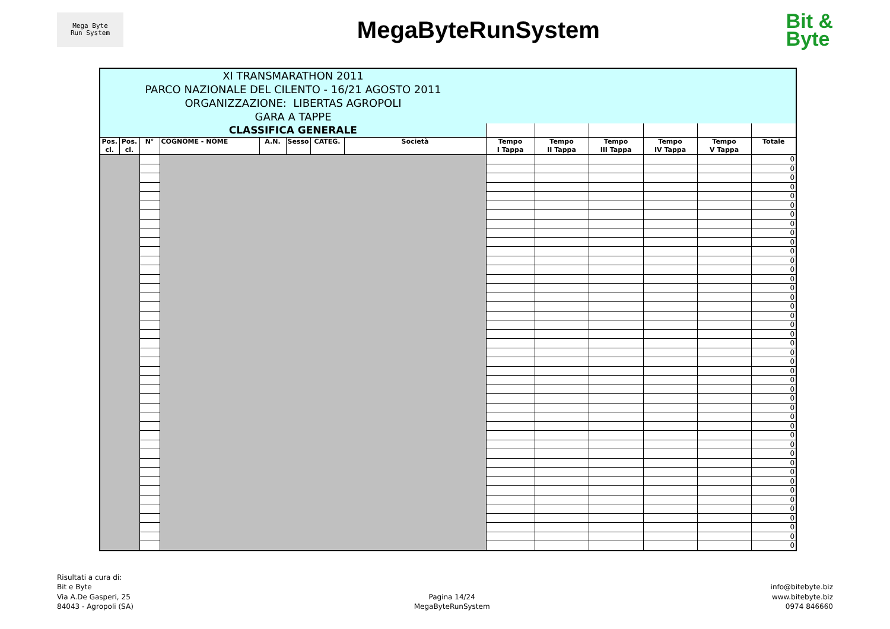Mega Byte
Run System
MegaByteRunSystem
Bit &
Byte
| XI TRANSMARATHON 2011 | | | | | | | | | | | | | |
| PARCO NAZIONALE DEL CILENTO - 16/21 AGOSTO 2011 | | | | | | | | | | | | | |
| ORGANIZZAZIONE: LIBERTAS AGROPOLI | | | | | | | | | | | | | |
| GARA A TAPPE | | | | | | | | | | | | | |
| CLASSIFICA GENERALE | | | | | | | | | | | | | |
| Pos. cl. | Pos. cl. | N° | COGNOME - NOME | A.N. | Sesso | CATEG. | Società | Tempo I Tappa | Tempo II Tappa | Tempo III Tappa | Tempo IV Tappa | Tempo V Tappa | Totale |
| | | | | | | | | | | | | | 0 |
| | | | | | | | | | | | | | 0 |
| | | | | | | | | | | | | | 0 |
| | | | | | | | | | | | | | 0 |
| | | | | | | | | | | | | | 0 |
| | | | | | | | | | | | | | 0 |
| | | | | | | | | | | | | | 0 |
| | | | | | | | | | | | | | 0 |
| | | | | | | | | | | | | | 0 |
| | | | | | | | | | | | | | 0 |
| | | | | | | | | | | | | | 0 |
| | | | | | | | | | | | | | 0 |
| | | | | | | | | | | | | | 0 |
| | | | | | | | | | | | | | 0 |
| | | | | | | | | | | | | | 0 |
| | | | | | | | | | | | | | 0 |
| | | | | | | | | | | | | | 0 |
| | | | | | | | | | | | | | 0 |
| | | | | | | | | | | | | | 0 |
| | | | | | | | | | | | | | 0 |
| | | | | | | | | | | | | | 0 |
| | | | | | | | | | | | | | 0 |
| | | | | | | | | | | | | | 0 |
| | | | | | | | | | | | | | 0 |
| | | | | | | | | | | | | | 0 |
| | | | | | | | | | | | | | 0 |
| | | | | | | | | | | | | | 0 |
| | | | | | | | | | | | | | 0 |
| | | | | | | | | | | | | | 0 |
| | | | | | | | | | | | | | 0 |
| | | | | | | | | | | | | | 0 |
| | | | | | | | | | | | | | 0 |
| | | | | | | | | | | | | | 0 |
| | | | | | | | | | | | | | 0 |
| | | | | | | | | | | | | | 0 |
| | | | | | | | | | | | | | 0 |
| | | | | | | | | | | | | | 0 |
| | | | | | | | | | | | | | 0 |
| | | | | | | | | | | | | | 0 |
| | | | | | | | | | | | | | 0 |
| | | | | | | | | | | | | | 0 |
| | | | | | | | | | | | | | 0 |
| | | | | | | | | | | | | | 0 |
Risultati a cura di:
Bit e Byte
Via A.De Gasperi, 25
84043 - Agropoli (SA)
Pagina 14/24
MegaByteRunSystem
info@bitebyte.biz
www.bitebyte.biz
0974 846660